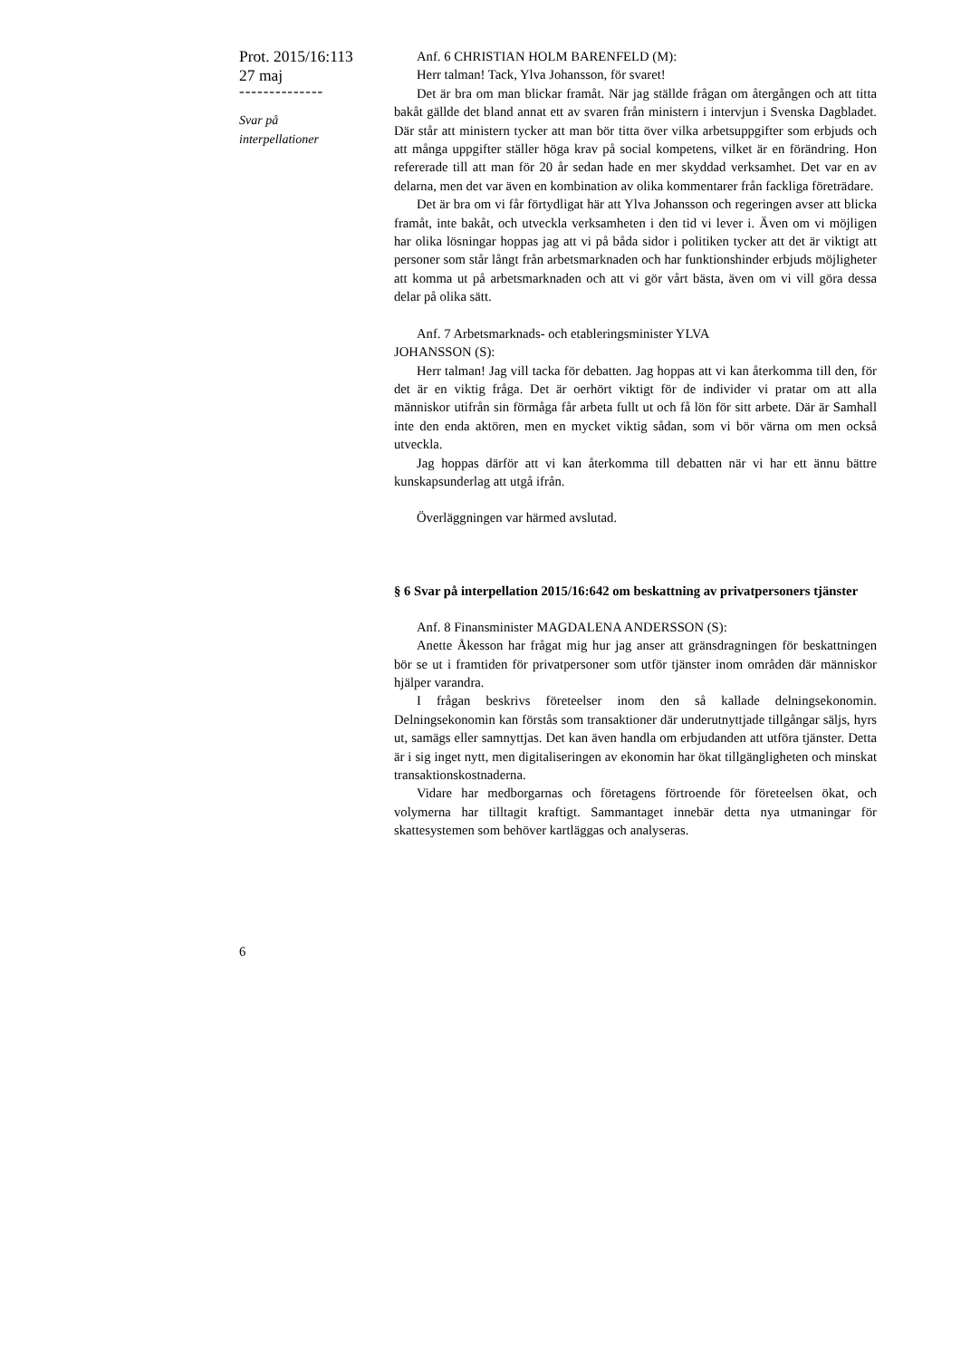Prot. 2015/16:113
27 maj
--------------
Svar på
interpellationer
Anf. 6 CHRISTIAN HOLM BARENFELD (M):
Herr talman! Tack, Ylva Johansson, för svaret!
Det är bra om man blickar framåt. När jag ställde frågan om återgången och att titta bakåt gällde det bland annat ett av svaren från ministern i intervjun i Svenska Dagbladet. Där står att ministern tycker att man bör titta över vilka arbetsuppgifter som erbjuds och att många uppgifter ställer höga krav på social kompetens, vilket är en förändring. Hon refererade till att man för 20 år sedan hade en mer skyddad verksamhet. Det var en av delarna, men det var även en kombination av olika kommentarer från fackliga företrädare.
Det är bra om vi får förtydligat här att Ylva Johansson och regeringen avser att blicka framåt, inte bakåt, och utveckla verksamheten i den tid vi lever i. Även om vi möjligen har olika lösningar hoppas jag att vi på båda sidor i politiken tycker att det är viktigt att personer som står långt från arbetsmarknaden och har funktionshinder erbjuds möjligheter att komma ut på arbetsmarknaden och att vi gör vårt bästa, även om vi vill göra dessa delar på olika sätt.
Anf. 7 Arbetsmarknads- och etableringsminister YLVA
JOHANSSON (S):
Herr talman! Jag vill tacka för debatten. Jag hoppas att vi kan återkomma till den, för det är en viktig fråga. Det är oerhört viktigt för de individer vi pratar om att alla människor utifrån sin förmåga får arbeta fullt ut och få lön för sitt arbete. Där är Samhall inte den enda aktören, men en mycket viktig sådan, som vi bör värna om men också utveckla.
Jag hoppas därför att vi kan återkomma till debatten när vi har ett ännu bättre kunskapsunderlag att utgå ifrån.
Överläggningen var härmed avslutad.
§ 6 Svar på interpellation 2015/16:642 om beskattning av privatpersoners tjänster
Anf. 8 Finansminister MAGDALENA ANDERSSON (S):
Anette Åkesson har frågat mig hur jag anser att gränsdragningen för beskattningen bör se ut i framtiden för privatpersoner som utför tjänster inom områden där människor hjälper varandra.
I frågan beskrivs företeelser inom den så kallade delningsekonomin. Delningsekonomin kan förstås som transaktioner där underutnyttjade tillgångar säljs, hyrs ut, samägs eller samnyttjas. Det kan även handla om erbjudanden att utföra tjänster. Detta är i sig inget nytt, men digitaliseringen av ekonomin har ökat tillgängligheten och minskat transaktionskostnaderna.
Vidare har medborgarnas och företagens förtroende för företeelsen ökat, och volymerna har tilltagit kraftigt. Sammantaget innebär detta nya utmaningar för skattesystemen som behöver kartläggas och analyseras.
6